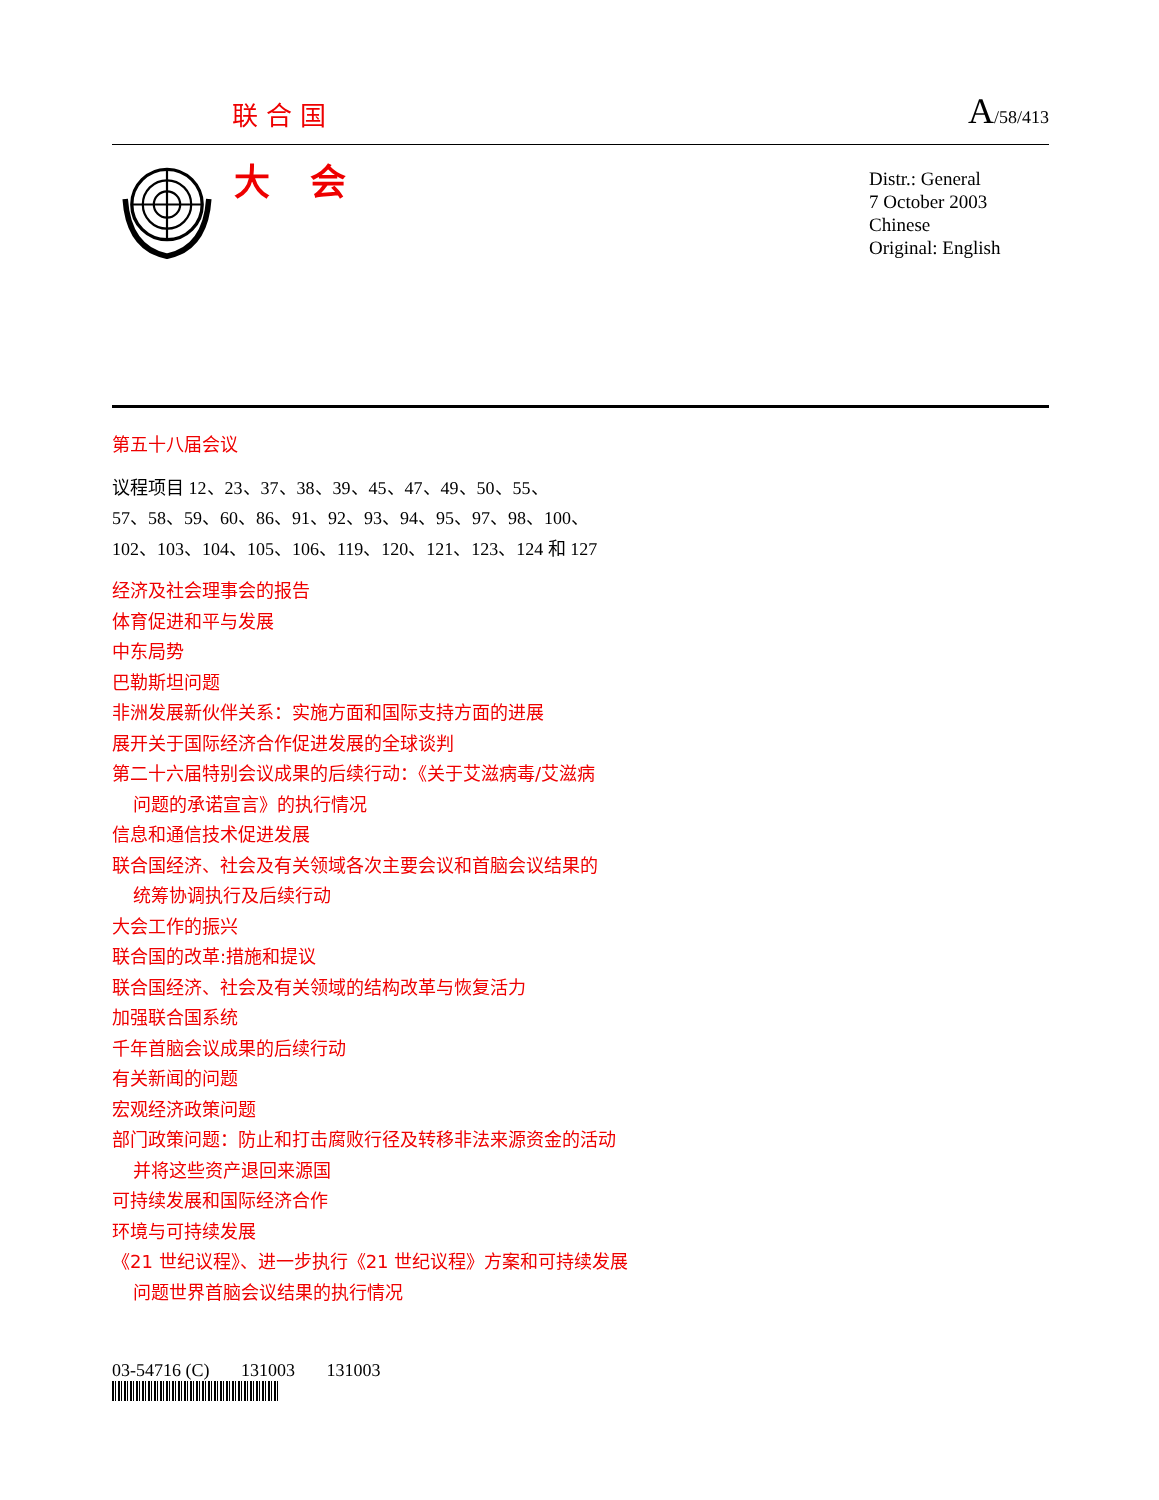联合国 A/58/413
大会
Distr.: General
7 October 2003
Chinese
Original: English
第五十八届会议
议程项目 12、23、37、38、39、45、47、49、50、55、
57、58、59、60、86、91、92、93、94、95、97、98、100、
102、103、104、105、106、119、120、121、123、124 和 127
经济及社会理事会的报告
体育促进和平与发展
中东局势
巴勒斯坦问题
非洲发展新伙伴关系：实施方面和国际支持方面的进展
展开关于国际经济合作促进发展的全球谈判
第二十六届特别会议成果的后续行动：《关于艾滋病毒/艾滋病
问题的承诺宣言》的执行情况
信息和通信技术促进发展
联合国经济、社会及有关领域各次主要会议和首脑会议结果的
统筹协调执行及后续行动
大会工作的振兴
联合国的改革:措施和提议
联合国经济、社会及有关领域的结构改革与恢复活力
加强联合国系统
千年首脑会议成果的后续行动
有关新闻的问题
宏观经济政策问题
部门政策问题：防止和打击腐败行径及转移非法来源资金的活动
并将这些资产退回来源国
可持续发展和国际经济合作
环境与可持续发展
《21 世纪议程》、进一步执行《21 世纪议程》方案和可持续发展
问题世界首脑会议结果的执行情况
03-54716 (C) 131003 131003